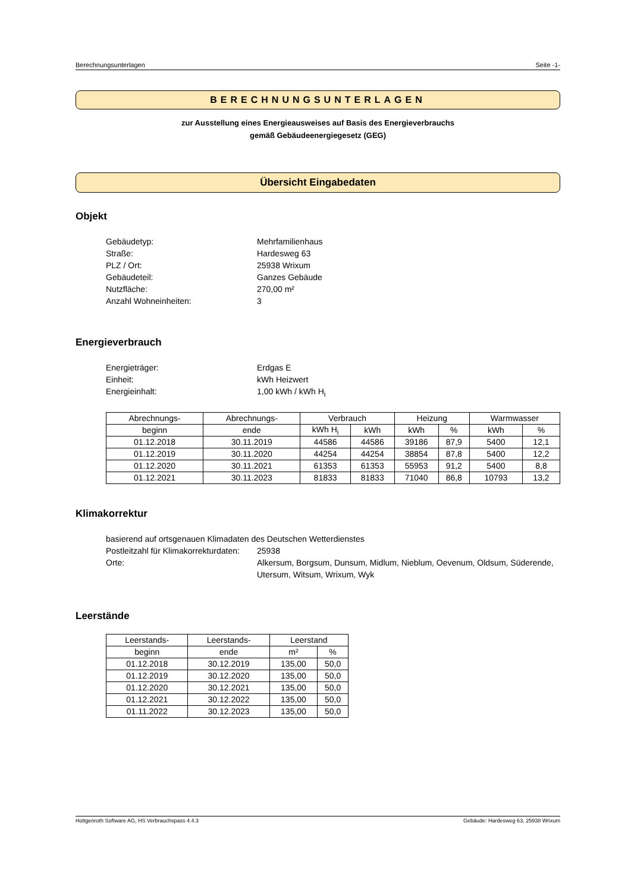Berechnungsunterlagen Seite -1-
BERECHNUNGSUNTERLAGEN
zur Ausstellung eines Energieausweises auf Basis des Energieverbrauchs
gemäß Gebäudeenergiegesetz (GEG)
Übersicht Eingabedaten
Objekt
Gebäudetyp: Mehrfamilienhaus Straße: Hardesweg 63 PLZ / Ort: 25938 Wrixum Gebäudeteil: Ganzes Gebäude Nutzfläche: 270,00 m² Anzahl Wohneinheiten: 3
Energieverbrauch
Energieträger: Erdgas E Einheit: kWh Heizwert Energieinhalt: 1,00 kWh / kWh H<sub>i</sub>
| Abrechnungs- | Abrechnungs- | Verbrauch | | Heizung | | Warmwasser | |
| --- | --- | --- | --- | --- | --- | --- | --- |
| beginn | ende | kWh H<sub>i</sub> | kWh | kWh | % | kWh | % |
| 01.12.2018 | 30.11.2019 | 44586 | 44586 | 39186 | 87,9 | 5400 | 12,1 |
| 01.12.2019 | 30.11.2020 | 44254 | 44254 | 38854 | 87,8 | 5400 | 12,2 |
| 01.12.2020 | 30.11.2021 | 61353 | 61353 | 55953 | 91,2 | 5400 | 8,8 |
| 01.12.2021 | 30.11.2023 | 81833 | 81833 | 71040 | 86,8 | 10793 | 13,2 |
Klimakorrektur
basierend auf ortsgenauen Klimadaten des Deutschen Wetterdienstes
Postleitzahl für Klimakorrekturdaten: 25938 Orte: Alkersum, Borgsum, Dunsum, Midlum, Nieblum, Oevenum, Oldsum, Süderende, Utersum, Witsum, Wrixum, Wyk
Leerstände
| Leerstands- | Leerstands- | Leerstand | |
| --- | --- | --- | --- |
| beginn | ende | m² | % |
| 01.12.2018 | 30.12.2019 | 135,00 | 50,0 |
| 01.12.2019 | 30.12.2020 | 135,00 | 50,0 |
| 01.12.2020 | 30.12.2021 | 135,00 | 50,0 |
| 01.12.2021 | 30.12.2022 | 135,00 | 50,0 |
| 01.11.2022 | 30.12.2023 | 135,00 | 50,0 |
Hottgenroth Software AG, HS Verbrauchspass 4.4.3 Gebäude: Hardesweg 63, 25938 Wrixum